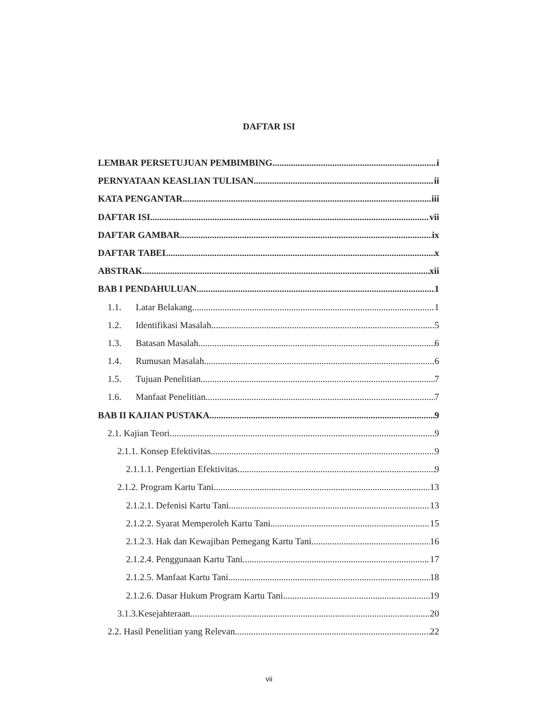DAFTAR ISI
LEMBAR PERSETUJUAN PEMBIMBING i
PERNYATAAN KEASLIAN TULISAN ii
KATA PENGANTAR iii
DAFTAR ISI vii
DAFTAR GAMBAR ix
DAFTAR TABEL x
ABSTRAK xii
BAB I PENDAHULUAN 1
1.1. Latar Belakang 1
1.2. Identifikasi Masalah 5
1.3. Batasan Masalah 6
1.4. Rumusan Masalah 6
1.5. Tujuan Penelitian 7
1.6. Manfaat Penelitian 7
BAB II KAJIAN PUSTAKA 9
2.1. Kajian Teori 9
2.1.1. Konsep Efektivitas 9
2.1.1.1. Pengertian Efektivitas 9
2.1.2. Program Kartu Tani 13
2.1.2.1. Defenisi Kartu Tani 13
2.1.2.2. Syarat Memperoleh Kartu Tani 15
2.1.2.3. Hak dan Kewajiban Pemegang Kartu Tani 16
2.1.2.4. Penggunaan Kartu Tani 17
2.1.2.5. Manfaat Kartu Tani 18
2.1.2.6. Dasar Hukum Program Kartu Tani 19
3.1.3.Kesejahteraan 20
2.2. Hasil Penelitian yang Relevan 22
vii